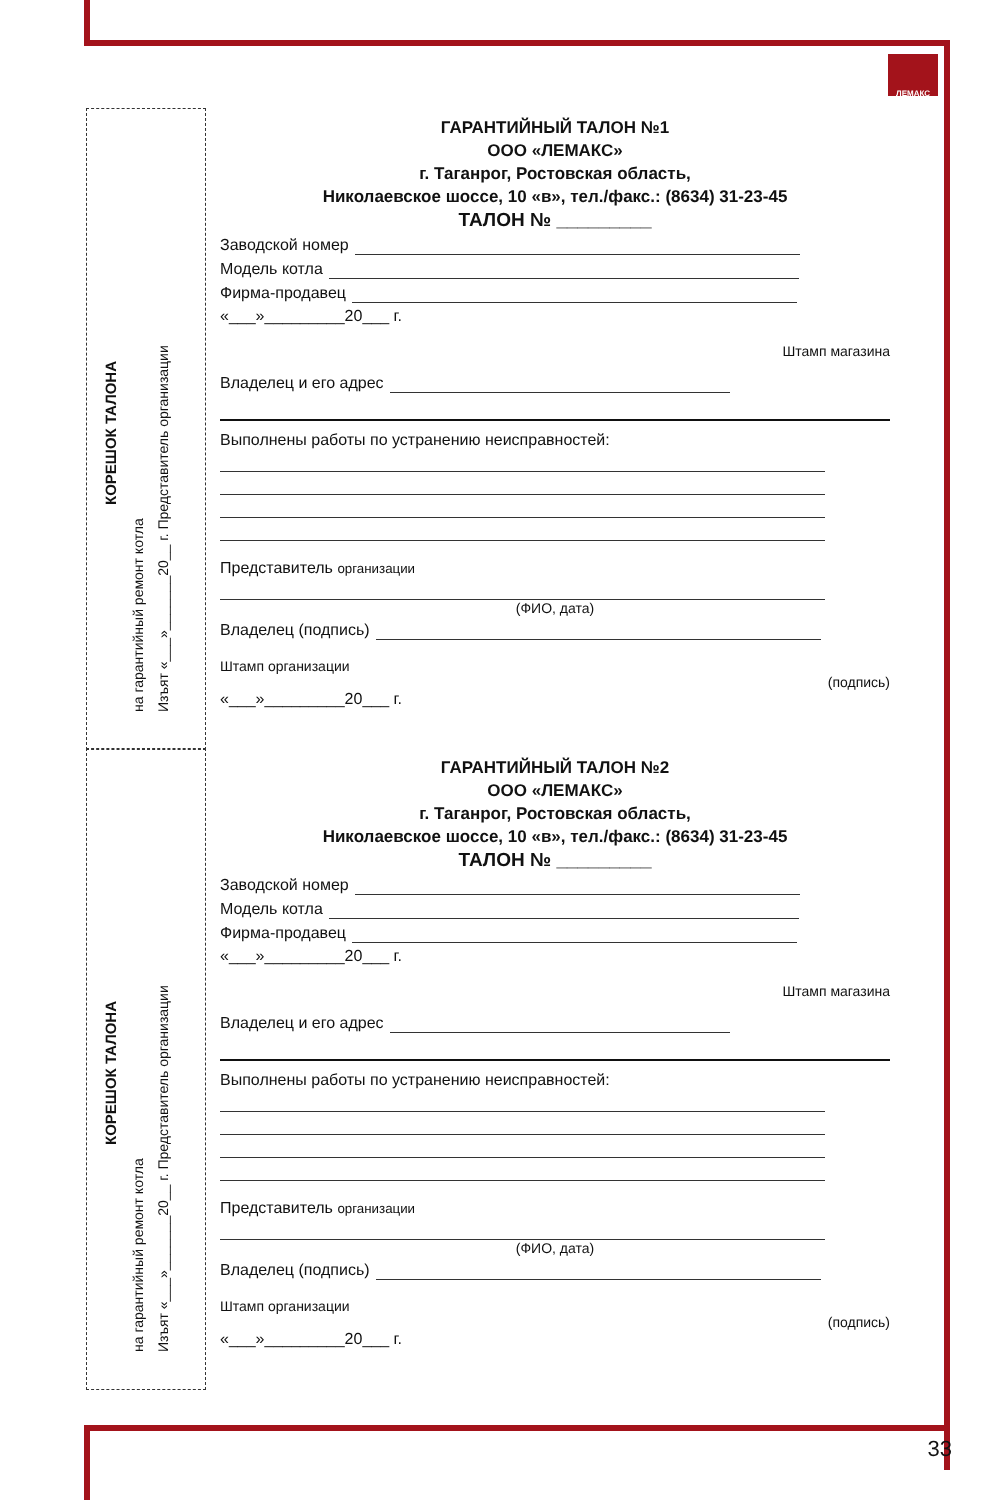ЛЕМАКС
КОРЕШОК ТАЛОНА
на гарантийный ремонт котла Изъят «___»_______20__ г. Представитель организации
КОРЕШОК ТАЛОНА
на гарантийный ремонт котла Изъят «___»_______20__ г. Представитель организации
ГАРАНТИЙНЫЙ ТАЛОН №1
ООО «ЛЕМАКС»
г. Таганрог, Ростовская область,
Николаевское шоссе, 10 «в», тел./факс.: (8634) 31-23-45
ТАЛОН № _________
Заводской номер
Модель котла
Фирма-продавец
«___»_________20___ г.
Штамп магазина
Владелец и его адрес
Выполнены работы по устранению неисправностей:
Представитель организации
(ФИО, дата)
Владелец (подпись)
Штамп организации
(подпись)
«___»_________20___ г.
ГАРАНТИЙНЫЙ ТАЛОН №2
ООО «ЛЕМАКС»
г. Таганрог, Ростовская область,
Николаевское шоссе, 10 «в», тел./факс.: (8634) 31-23-45
ТАЛОН № _________
Заводской номер
Модель котла
Фирма-продавец
«___»_________20___ г.
Штамп магазина
Владелец и его адрес
Выполнены работы по устранению неисправностей:
Представитель организации
(ФИО, дата)
Владелец (подпись)
Штамп организации
(подпись)
«___»_________20___ г.
33